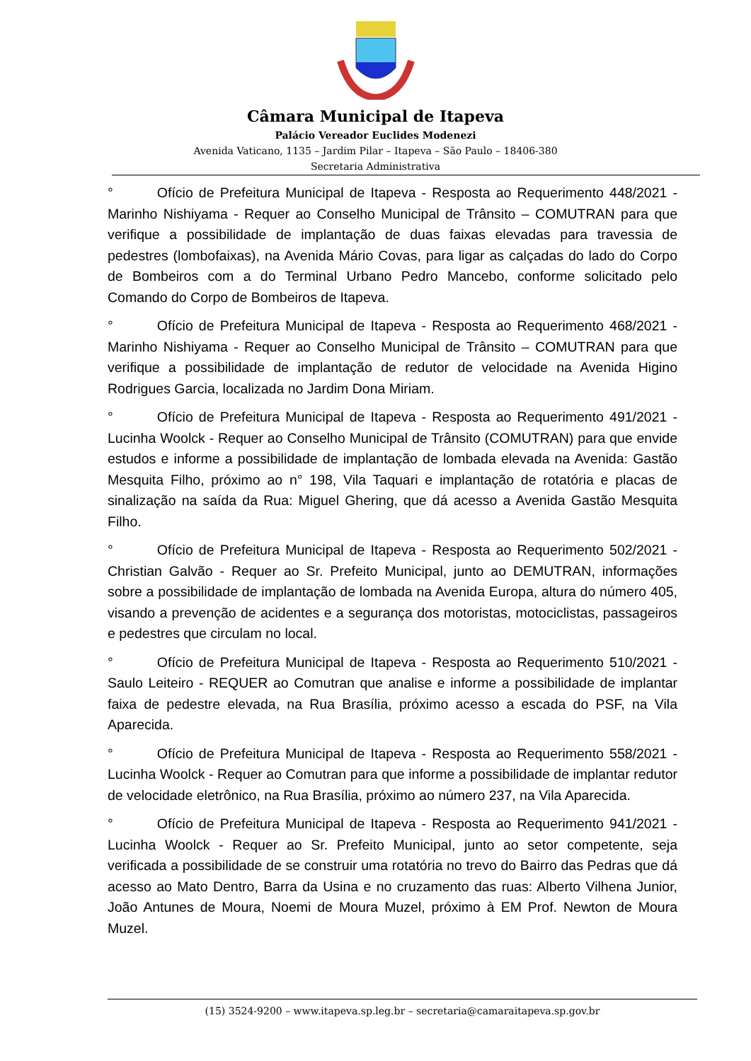Câmara Municipal de Itapeva
Palácio Vereador Euclides Modenezi
Avenida Vaticano, 1135 – Jardim Pilar – Itapeva – São Paulo – 18406-380
Secretaria Administrativa
° Ofício de Prefeitura Municipal de Itapeva - Resposta ao Requerimento 448/2021 - Marinho Nishiyama - Requer ao Conselho Municipal de Trânsito – COMUTRAN para que verifique a possibilidade de implantação de duas faixas elevadas para travessia de pedestres (lombofaixas), na Avenida Mário Covas, para ligar as calçadas do lado do Corpo de Bombeiros com a do Terminal Urbano Pedro Mancebo, conforme solicitado pelo Comando do Corpo de Bombeiros de Itapeva.
° Ofício de Prefeitura Municipal de Itapeva - Resposta ao Requerimento 468/2021 - Marinho Nishiyama - Requer ao Conselho Municipal de Trânsito – COMUTRAN para que verifique a possibilidade de implantação de redutor de velocidade na Avenida Higino Rodrigues Garcia, localizada no Jardim Dona Miriam.
° Ofício de Prefeitura Municipal de Itapeva - Resposta ao Requerimento 491/2021 - Lucinha Woolck - Requer ao Conselho Municipal de Trânsito (COMUTRAN) para que envide estudos e informe a possibilidade de implantação de lombada elevada na Avenida: Gastão Mesquita Filho, próximo ao n° 198, Vila Taquari e implantação de rotatória e placas de sinalização na saída da Rua: Miguel Ghering, que dá acesso a Avenida Gastão Mesquita Filho.
° Ofício de Prefeitura Municipal de Itapeva - Resposta ao Requerimento 502/2021 - Christian Galvão - Requer ao Sr. Prefeito Municipal, junto ao DEMUTRAN, informações sobre a possibilidade de implantação de lombada na Avenida Europa, altura do número 405, visando a prevenção de acidentes e a segurança dos motoristas, motociclistas, passageiros e pedestres que circulam no local.
° Ofício de Prefeitura Municipal de Itapeva - Resposta ao Requerimento 510/2021 - Saulo Leiteiro - REQUER ao Comutran que analise e informe a possibilidade de implantar faixa de pedestre elevada, na Rua Brasília, próximo acesso a escada do PSF, na Vila Aparecida.
° Ofício de Prefeitura Municipal de Itapeva - Resposta ao Requerimento 558/2021 - Lucinha Woolck - Requer ao Comutran para que informe a possibilidade de implantar redutor de velocidade eletrônico, na Rua Brasília, próximo ao número 237, na Vila Aparecida.
° Ofício de Prefeitura Municipal de Itapeva - Resposta ao Requerimento 941/2021 - Lucinha Woolck - Requer ao Sr. Prefeito Municipal, junto ao setor competente, seja verificada a possibilidade de se construir uma rotatória no trevo do Bairro das Pedras que dá acesso ao Mato Dentro, Barra da Usina e no cruzamento das ruas: Alberto Vilhena Junior, João Antunes de Moura, Noemi de Moura Muzel, próximo à EM Prof. Newton de Moura Muzel.
(15) 3524-9200 – www.itapeva.sp.leg.br – secretaria@camaraitapeva.sp.gov.br